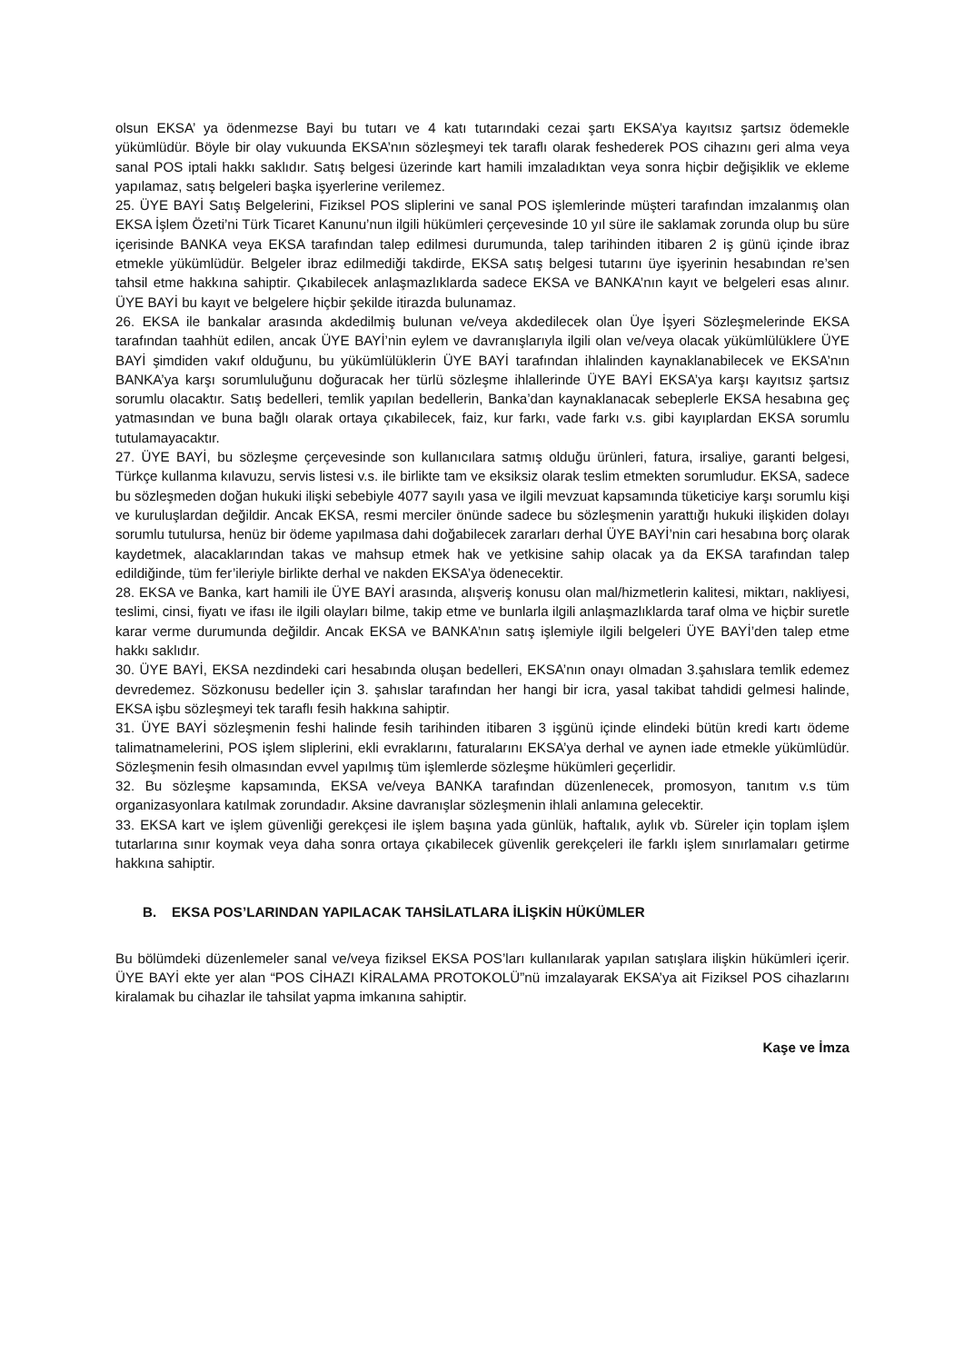olsun EKSA’ ya ödenmezse Bayi bu tutarı ve 4 katı tutarındaki cezai şartı EKSA’ya kayıtsız şartsız ödemekle yükümlüdür. Böyle bir olay vukuunda EKSA’nın sözleşmeyi tek taraflı olarak feshederek POS cihazını geri alma veya sanal POS iptali hakkı saklıdır. Satış belgesi üzerinde kart hamili imzaladıktan veya sonra hiçbir değişiklik ve ekleme yapılamaz, satış belgeleri başka işyerlerine verilemez.
25. ÜYE BAYİ Satış Belgelerini, Fiziksel POS sliplerini ve sanal POS işlemlerinde müşteri tarafından imzalanmış olan EKSA İşlem Özeti’ni Türk Ticaret Kanunu’nun ilgili hükümleri çerçevesinde 10 yıl süre ile saklamak zorunda olup bu süre içerisinde BANKA veya EKSA tarafından talep edilmesi durumunda, talep tarihinden itibaren 2 iş günü içinde ibraz etmekle yükümlüdür. Belgeler ibraz edilmediği takdirde, EKSA satış belgesi tutarını üye işyerinin hesabından re’sen tahsil etme hakkına sahiptir. Çıkabilecek anlaşmazlıklarda sadece EKSA ve BANKA’nın kayıt ve belgeleri esas alınır. ÜYE BAYİ bu kayıt ve belgelere hiçbir şekilde itirazda bulunamaz.
26. EKSA ile bankalar arasında akdedilmiş bulunan ve/veya akdedilecek olan Üye İşyeri Sözleşmelerinde EKSA tarafından taahhüt edilen, ancak ÜYE BAYİ’nin eylem ve davranışlarıyla ilgili olan ve/veya olacak yükümlülüklere ÜYE BAYİ şimdiden vakıf olduğunu, bu yükümlülüklerin ÜYE BAYİ tarafından ihlalinden kaynaklanabilecek ve EKSA’nın BANKA’ya karşı sorumluluğunu doğuracak her türlü sözleşme ihlallerinde ÜYE BAYİ EKSA’ya karşı kayıtsız şartsız sorumlu olacaktır. Satış bedelleri, temlik yapılan bedellerin, Banka’dan kaynaklanacak sebeplerle EKSA hesabına geç yatmasından ve buna bağlı olarak ortaya çıkabilecek, faiz, kur farkı, vade farkı v.s. gibi kayıplardan EKSA sorumlu tutulamayacaktır.
27. ÜYE BAYİ, bu sözleşme çerçevesinde son kullanıcılara satmış olduğu ürünleri, fatura, irsaliye, garanti belgesi, Türkçe kullanma kılavuzu, servis listesi v.s. ile birlikte tam ve eksiksiz olarak teslim etmekten sorumludur. EKSA, sadece bu sözleşmeden doğan hukuki ilişki sebebiyle 4077 sayılı yasa ve ilgili mevzuat kapsamında tüketiciye karşı sorumlu kişi ve kuruluşlardan değildir. Ancak EKSA, resmi merciler önünde sadece bu sözleşmenin yarattığı hukuki ilişkiden dolayı sorumlu tutulursa, henüz bir ödeme yapılmasa dahi doğabilecek zararları derhal ÜYE BAYİ’nin cari hesabına borç olarak kaydetmek, alacaklarından takas ve mahsup etmek hak ve yetkisine sahip olacak ya da EKSA tarafından talep edildiğinde, tüm fer’ileriyle birlikte derhal ve nakden EKSA’ya ödenecektir.
28. EKSA ve Banka, kart hamili ile ÜYE BAYİ arasında, alışveriş konusu olan mal/hizmetlerin kalitesi, miktarı, nakliyesi, teslimi, cinsi, fiyatı ve ifası ile ilgili olayları bilme, takip etme ve bunlarla ilgili anlaşmazlıklarda taraf olma ve hiçbir suretle karar verme durumunda değildir. Ancak EKSA ve BANKA’nın satış işlemiyle ilgili belgeleri ÜYE BAYİ’den talep etme hakkı saklıdır.
30. ÜYE BAYİ, EKSA nezdindeki cari hesabında oluşan bedelleri, EKSA’nın onayı olmadan 3.şahıslara temlik edemez devredemez. Sözkonusu bedeller için 3. şahıslar tarafından her hangi bir icra, yasal takibat tahdidi gelmesi halinde, EKSA işbu sözleşmeyi tek taraflı fesih hakkına sahiptir.
31. ÜYE BAYİ sözleşmenin feshi halinde fesih tarihinden itibaren 3 işgünü içinde elindeki bütün kredi kartı ödeme talimatnamelerini, POS işlem sliplerini, ekli evraklarını, faturalarını EKSA’ya derhal ve aynen iade etmekle yükümlüdür. Sözleşmenin fesih olmasından evvel yapılmış tüm işlemlerde sözleşme hükümleri geçerlidir.
32. Bu sözleşme kapsamında, EKSA ve/veya BANKA tarafından düzenlenecek, promosyon, tanıtım v.s tüm organizasyonlara katılmak zorundadır. Aksine davranışlar sözleşmenin ihlali anlamına gelecektir.
33. EKSA kart ve işlem güvenliği gerekçesi ile işlem başına yada günlük, haftalık, aylık vb. Süreler için toplam işlem tutarlarına sınır koymak veya daha sonra ortaya çıkabilecek güvenlik gerekçeleri ile farklı işlem sınırlamaları getirme hakkına sahiptir.
B. EKSA POS’LARINDAN YAPILACAK TAHSİLATLARA İLİŞKİN HÜKÜMLER
Bu bölümdeki düzenlemeler sanal ve/veya fiziksel EKSA POS’ları kullanılarak yapılan satışlara ilişkin hükümleri içerir. ÜYE BAYİ ekte yer alan “POS CİHAZI KİRALAMA PROTOKOLÜ”nü imzalayarak EKSA’ya ait Fiziksel POS cihazlarını kiralamak bu cihazlar ile tahsilat yapma imkanına sahiptir.
Kaşe ve İmza